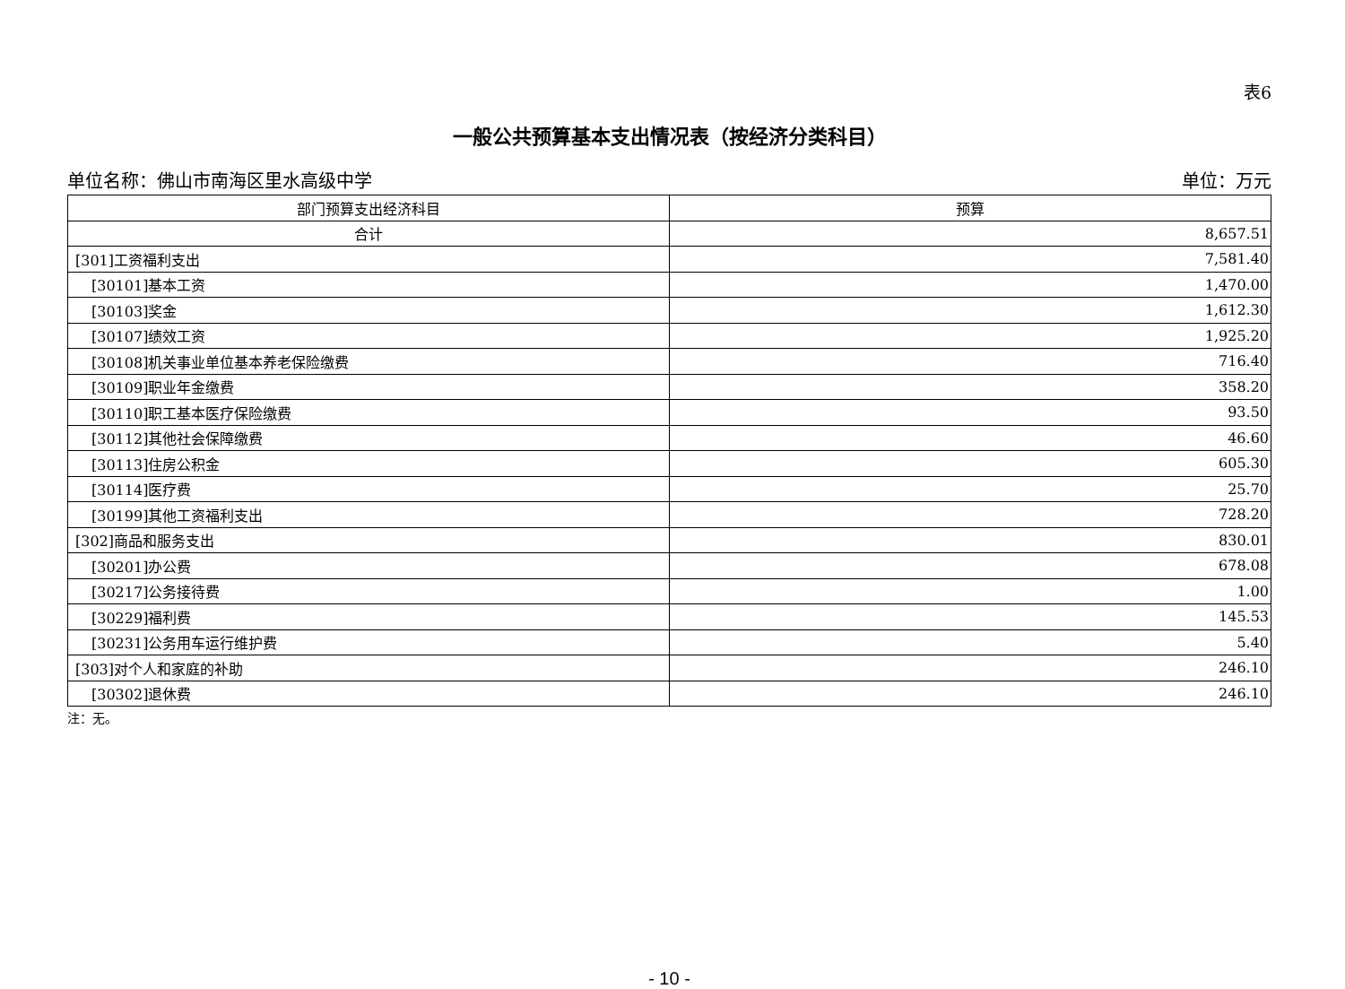表6
一般公共预算基本支出情况表（按经济分类科目）
单位名称：佛山市南海区里水高级中学 单位：万元
| 部门预算支出经济科目 | 预算 |
| --- | --- |
| 合计 | 8,657.51 |
| [301]工资福利支出 | 7,581.40 |
| [30101]基本工资 | 1,470.00 |
| [30103]奖金 | 1,612.30 |
| [30107]绩效工资 | 1,925.20 |
| [30108]机关事业单位基本养老保险缴费 | 716.40 |
| [30109]职业年金缴费 | 358.20 |
| [30110]职工基本医疗保险缴费 | 93.50 |
| [30112]其他社会保障缴费 | 46.60 |
| [30113]住房公积金 | 605.30 |
| [30114]医疗费 | 25.70 |
| [30199]其他工资福利支出 | 728.20 |
| [302]商品和服务支出 | 830.01 |
| [30201]办公费 | 678.08 |
| [30217]公务接待费 | 1.00 |
| [30229]福利费 | 145.53 |
| [30231]公务用车运行维护费 | 5.40 |
| [303]对个人和家庭的补助 | 246.10 |
| [30302]退休费 | 246.10 |
注：无。
- 10 -